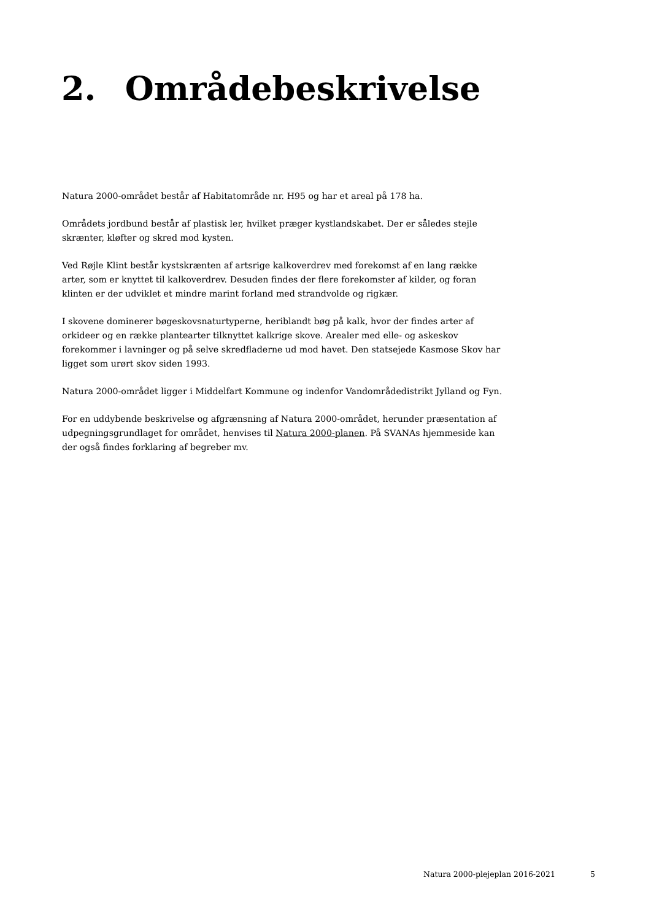2. Områdebeskrivelse
Natura 2000-området består af Habitatområde nr. H95 og har et areal på 178 ha.
Områdets jordbund består af plastisk ler, hvilket præger kystlandskabet. Der er således stejle skrænter, kløfter og skred mod kysten.
Ved Røjle Klint består kystskrænten af artsrige kalkoverdrev med forekomst af en lang række arter, som er knyttet til kalkoverdrev. Desuden findes der flere forekomster af kilder, og foran klinten er der udviklet et mindre marint forland med strandvolde og rigkær.
I skovene dominerer bøgeskovsnaturtyperne, heriblandt bøg på kalk, hvor der findes arter af orkideer og en række plantearter tilknyttet kalkrige skove. Arealer med elle- og askeskov forekommer i lavninger og på selve skredfladerne ud mod havet. Den statsejede Kasmose Skov har ligget som urørt skov siden 1993.
Natura 2000-området ligger i Middelfart Kommune og indenfor Vandområdedistrikt Jylland og Fyn.
For en uddybende beskrivelse og afgrænsning af Natura 2000-området, herunder præsentation af udpegningsgrundlaget for området, henvises til Natura 2000-planen. På SVANAs hjemmeside kan der også findes forklaring af begreber mv.
Natura 2000-plejeplan 2016-2021 5